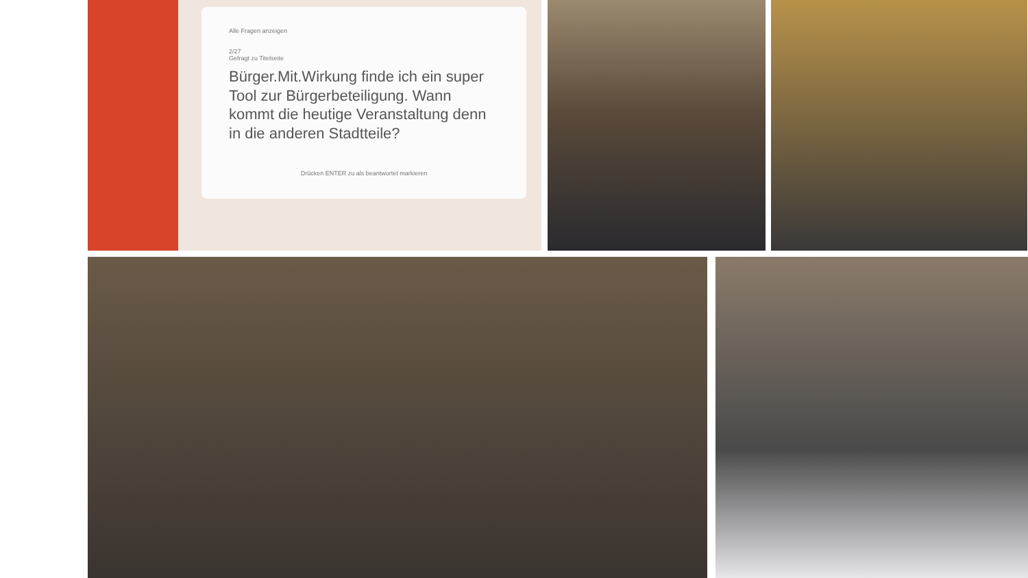Alle Fragen anzeigen
2/27
Gefragt zu Titelseite
Bürger.Mit.Wirkung finde ich ein super Tool zur Bürgerbeteiligung. Wann kommt die heutige Veranstaltung denn in die anderen Stadtteile?
Drücken ENTER zu als beantwortet markieren